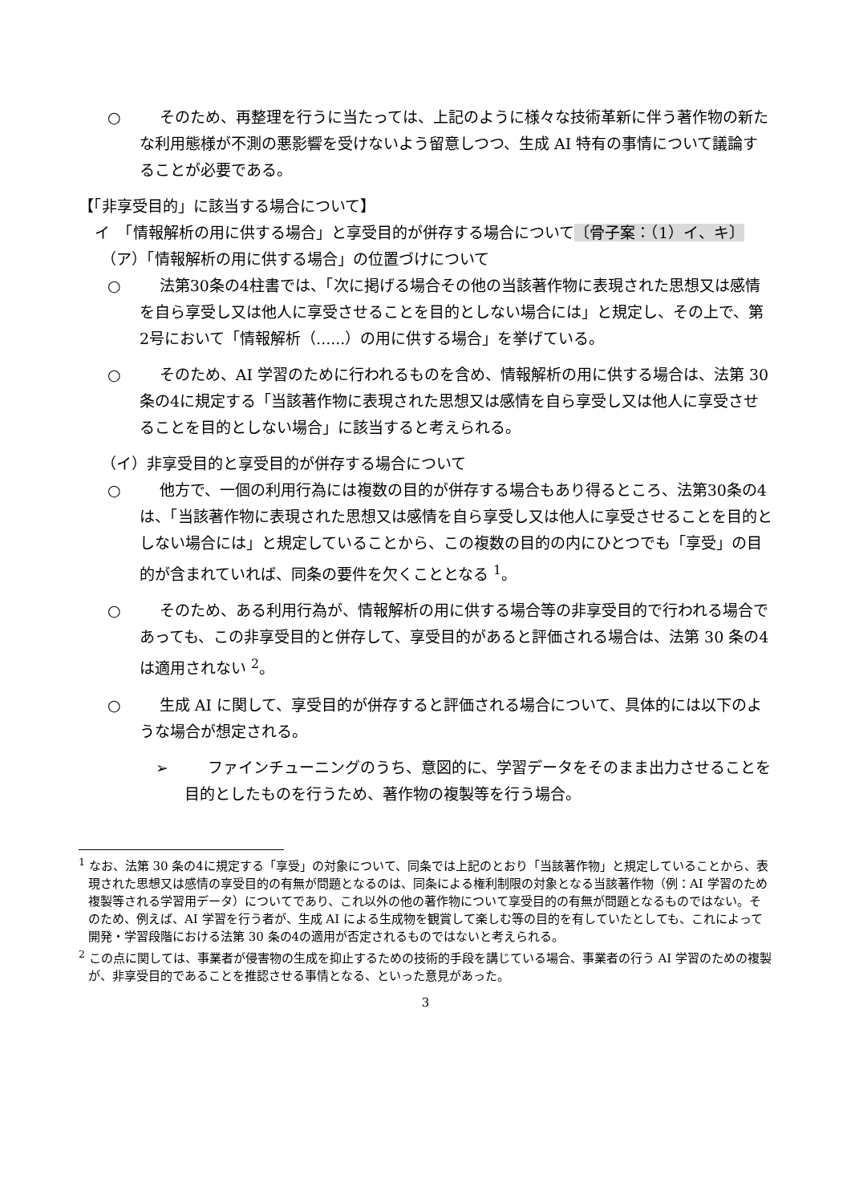○ そのため、再整理を行うに当たっては、上記のように様々な技術革新に伴う著作物の新たな利用態様が不測の悪影響を受けないよう留意しつつ、生成 AI 特有の事情について議論することが必要である。
【「非享受目的」に該当する場合について】
イ　「情報解析の用に供する場合」と享受目的が併存する場合について〔骨子案：（1）イ、キ〕
（ア）「情報解析の用に供する場合」の位置づけについて
○ 法第30条の4柱書では、「次に掲げる場合その他の当該著作物に表現された思想又は感情を自ら享受し又は他人に享受させることを目的としない場合には」と規定し、その上で、第2号において「情報解析（......）の用に供する場合」を挙げている。
○ そのため、AI 学習のために行われるものを含め、情報解析の用に供する場合は、法第 30 条の4に規定する「当該著作物に表現された思想又は感情を自ら享受し又は他人に享受させることを目的としない場合」に該当すると考えられる。
（イ）非享受目的と享受目的が併存する場合について
○ 他方で、一個の利用行為には複数の目的が併存する場合もあり得るところ、法第30条の4は、「当該著作物に表現された思想又は感情を自ら享受し又は他人に享受させることを目的としない場合には」と規定していることから、この複数の目的の内にひとつでも「享受」の目的が含まれていれば、同条の要件を欠くこととなる <sup>1</sup>。
○ そのため、ある利用行為が、情報解析の用に供する場合等の非享受目的で行われる場合であっても、この非享受目的と併存して、享受目的があると評価される場合は、法第 30 条の4は適用されない <sup>2</sup>。
○ 生成 AI に関して、享受目的が併存すると評価される場合について、具体的には以下のような場合が想定される。
➢ ファインチューニングのうち、意図的に、学習データをそのまま出力させることを目的としたものを行うため、著作物の複製等を行う場合。
<sup>1</sup> なお、法第 30 条の4に規定する「享受」の対象について、同条では上記のとおり「当該著作物」と規定していることから、表現された思想又は感情の享受目的の有無が問題となるのは、同条による権利制限の対象となる当該著作物（例：AI 学習のため複製等される学習用データ）についてであり、これ以外の他の著作物について享受目的の有無が問題となるものではない。そのため、例えば、AI 学習を行う者が、生成 AI による生成物を観賞して楽しむ等の目的を有していたとしても、これによって開発・学習段階における法第 30 条の4の適用が否定されるものではないと考えられる。
<sup>2</sup> この点に関しては、事業者が侵害物の生成を抑止するための技術的手段を講じている場合、事業者の行う AI 学習のための複製が、非享受目的であることを推認させる事情となる、といった意見があった。
3